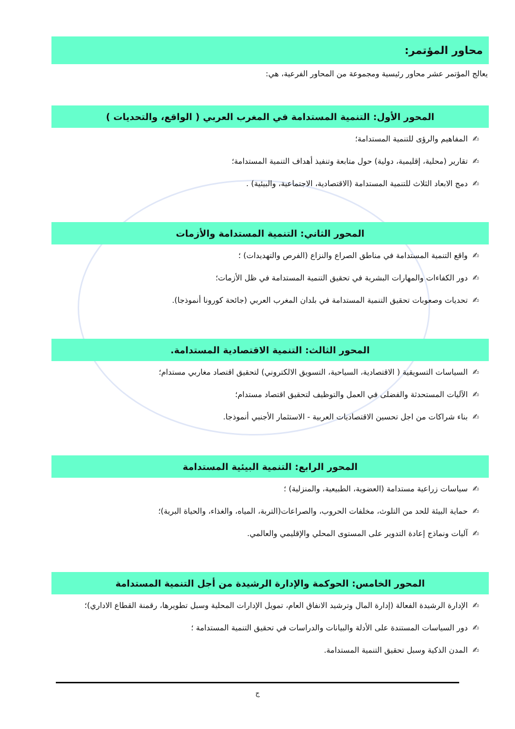محاور المؤتمر:
يعالج المؤتمر عشر محاور رئيسية ومجموعة من المحاور الفرعية، هي:
المحور الأول: التنمية المستدامة في المغرب العربي ( الواقع، والتحديات )
✍المفاهيم والرؤى للتنمية المستدامة؛
✍تقارير (محلية، إقليمية، دولية) حول متابعة وتنفيذ أهداف التنمية المستدامة؛
✍دمج الابعاد الثلاث للتنمية المستدامة (الاقتصادية، الاجتماعية، والبيئية) .
المحور الثاني: التنمية المستدامة والأزمات
✍واقع التنمية المستدامة في مناطق الصراع والنزاع (الفرص والتهديدات) ؛
✍دور الكفاءات والمهارات البشرية في تحقيق التنمية المستدامة في ظل الأزمات؛
✍تحديات وصعوبات تحقيق التنمية المستدامة في بلدان المغرب العربي (جائحة كورونا أنموذجا).
المحور الثالث: التنمية الاقتصادية المستدامة.
✍السياسات التسويقية ( الاقتصادية، السياحية، التسويق الالكتروني) لتحقيق اقتصاد مغاربي مستدام؛
✍الآليات المستحدثة والفضلى في العمل والتوظيف لتحقيق اقتصاد مستدام؛
✍بناء شراكات من اجل تحسين الاقتصاديات العربية - الاستثمار الأجنبي أنموذجا.
المحور الرابع: التنمية البيئية المستدامة
✍سياسات زراعية مستدامة (العضوية، الطبيعية، والمنزلية) ؛
✍حماية البيئة للحد من التلوث، مخلفات الحروب، والصراعات(التربة، المياه، والغذاء، والحياة البرية)؛
✍آليات ونماذج إعادة التدوير على المستوى المحلي والإقليمي والعالمي.
المحور الخامس: الحوكمة والإدارة الرشيدة من أجل التنمية المستدامة
✍الإدارة الرشيدة الفعالة (إدارة المال وترشيد الانفاق العام، تمويل الإدارات المحلية وسبل تطويرها، رقمنة القطاع الاداري)؛
✍دور السياسات المستندة على الأدلة والبيانات والدراسات في تحقيق التنمية المستدامة ؛
✍المدن الذكية وسبل تحقيق التنمية المستدامة.
ج